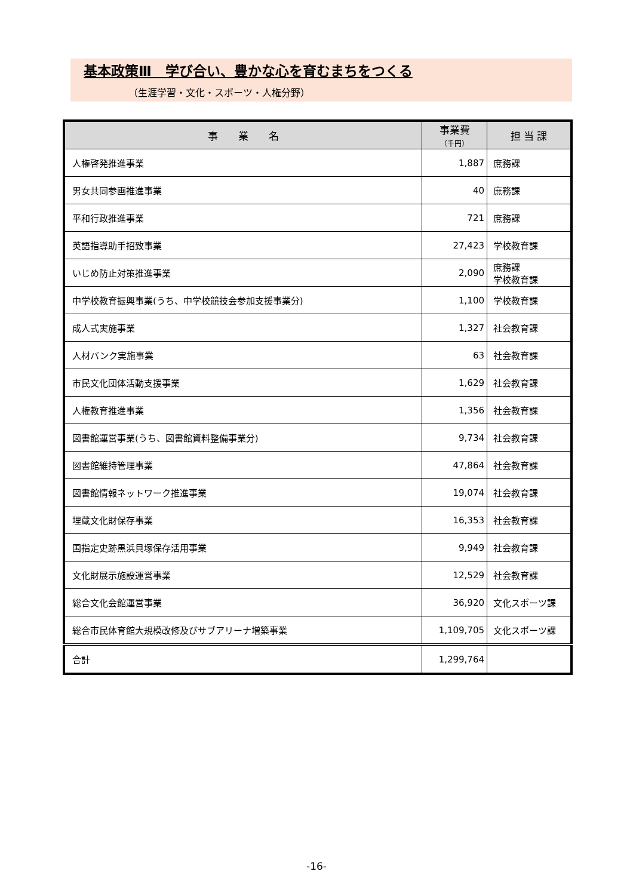基本政策Ⅲ　学び合い、豊かな心を育むまちをつくる
（生涯学習・文化・スポーツ・人権分野）
| 事 業 名 | 事業費 （千円） | 担 当 課 |
| --- | --- | --- |
| 人権啓発推進事業 | 1,887 | 庶務課 |
| 男女共同参画推進事業 | 40 | 庶務課 |
| 平和行政推進事業 | 721 | 庶務課 |
| 英語指導助手招致事業 | 27,423 | 学校教育課 |
| いじめ防止対策推進事業 | 2,090 | 庶務課 学校教育課 |
| 中学校教育振興事業(うち、中学校競技会参加支援事業分) | 1,100 | 学校教育課 |
| 成人式実施事業 | 1,327 | 社会教育課 |
| 人材バンク実施事業 | 63 | 社会教育課 |
| 市民文化団体活動支援事業 | 1,629 | 社会教育課 |
| 人権教育推進事業 | 1,356 | 社会教育課 |
| 図書館運営事業(うち、図書館資料整備事業分) | 9,734 | 社会教育課 |
| 図書館維持管理事業 | 47,864 | 社会教育課 |
| 図書館情報ネットワーク推進事業 | 19,074 | 社会教育課 |
| 埋蔵文化財保存事業 | 16,353 | 社会教育課 |
| 国指定史跡黒浜貝塚保存活用事業 | 9,949 | 社会教育課 |
| 文化財展示施設運営事業 | 12,529 | 社会教育課 |
| 総合文化会館運営事業 | 36,920 | 文化スポーツ課 |
| 総合市民体育館大規模改修及びサブアリーナ増築事業 | 1,109,705 | 文化スポーツ課 |
| 合計 | 1,299,764 | |
-16-